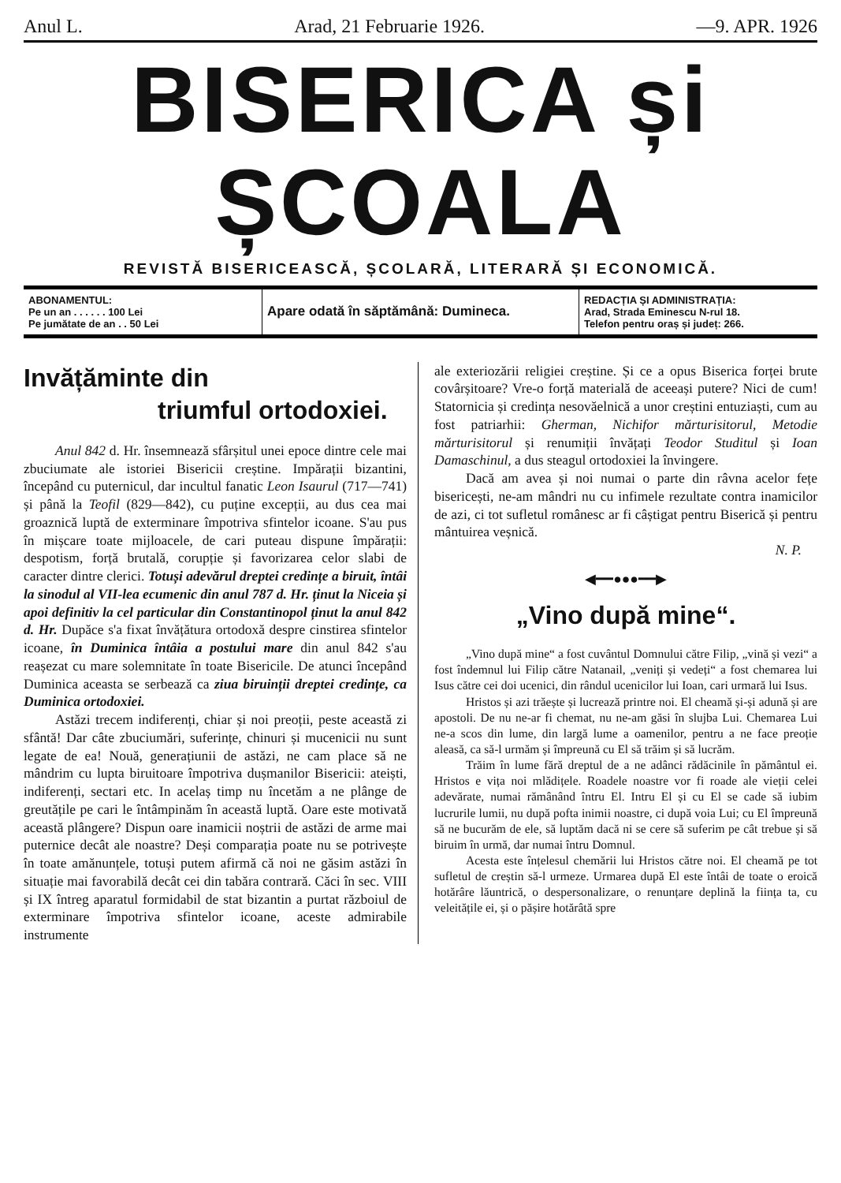Anul L. Arad, 21 Februarie 1926. —9. APR. 1926
BISERICA și ȘCOALA
REVISTĂ BISERICEASCĂ, ȘCOLARĂ, LITERARĂ ȘI ECONOMICĂ.
ABONAMENTUL:
Pe un an . . . . . . 100 Lei
Pe jumătate de an . . 50 Lei
Apare odată în săptămână: Dumineca.
REDACȚIA ȘI ADMINISTRAȚIA:
Arad, Strada Eminescu N-rul 18.
Telefon pentru oraș și județ: 266.
Invățăminte din
triumful ortodoxiei.
Anul 842 d. Hr. însemnează sfârșitul unei epoce dintre cele mai zbuciumate ale istoriei Bisericii creștine. Impărații bizantini, începând cu puternicul, dar incultul fanatic Leon Isaurul (717—741) și până la Teofil (829—842), cu puține excepții, au dus cea mai groaznică luptă de exterminare împotriva sfintelor icoane. S'au pus în mișcare toate mijloacele, de cari puteau dispune împărații: despotism, forță brutală, corupție și favorizarea celor slabi de caracter dintre clerici. Totuși adevărul dreptei credințe a biruit, întâi la sinodul al VII-lea ecumenic din anul 787 d. Hr. ținut la Niceia și apoi definitiv la cel particular din Constantinopol ținut la anul 842 d. Hr. Dupăce s'a fixat învățătura ortodoxă despre cinstirea sfintelor icoane, în Duminica întâia a postului mare din anul 842 s'au reașezat cu mare solemnitate în toate Bisericile. De atunci începând Duminica aceasta se serbează ca ziua biruinții dreptei credințe, ca Duminica ortodoxiei.
Astăzi trecem indiferenți, chiar și noi preoții, peste această zi sfântă! Dar câte zbuciumări, suferințe, chinuri și mucenicii nu sunt legate de ea! Nouă, generațiunii de astăzi, ne cam place să ne mândrim cu lupta biruitoare împotriva dușmanilor Bisericii: ateiști, indiferenți, sectari etc. In acelaș timp nu încetăm a ne plânge de greutățile pe cari le întâmpinăm în această luptă. Oare este motivată această plângere? Dispun oare inamicii noștrii de astăzi de arme mai puternice decât ale noastre? Deși comparația poate nu se potrivește în toate amănunțele, totuși putem afirmă că noi ne găsim astăzi în situație mai favorabilă decât cei din tabăra contrară. Căci în sec. VIII și IX întreg aparatul formidabil de stat bizantin a purtat războiul de exterminare împotriva sfintelor icoane, aceste admirabile instrumente
ale exteriozării religiei creștine. Și ce a opus Biserica forței brute covârșitoare? Vre-o forță materială de aceeași putere? Nici de cum! Statornicia și credința nesovăelnică a unor creștini entuziaști, cum au fost patriarhii: Gherman, Nichifor mărturisitorul, Metodie mărturisitorul și renumiții învățați Teodor Studitul și Ioan Damaschinul, a dus steagul ortodoxiei la învingere.
Dacă am avea și noi numai o parte din râvna acelor fețe bisericești, ne-am mândri nu cu infimele rezultate contra inamicilor de azi, ci tot sufletul românesc ar fi câștigat pentru Biserică și pentru mântuirea veșnică.
N. P.
◀━━●●●━━▶
„Vino după mine“.
„Vino după mine“ a fost cuvântul Domnului către Filip, „vină și vezi“ a fost îndemnul lui Filip către Natanail, „veniți și vedeți“ a fost chemarea lui Isus către cei doi ucenici, din rândul ucenicilor lui Ioan, cari urmară lui Isus.
Hristos și azi trăește și lucrează printre noi. El cheamă și-și adună și are apostoli. De nu ne-ar fi chemat, nu ne-am găsi în slujba Lui. Chemarea Lui ne-a scos din lume, din largă lume a oamenilor, pentru a ne face preoție aleasă, ca să-l urmăm și împreună cu El să trăim și să lucrăm.
Trăim în lume fără dreptul de a ne adânci rădăcinile în pământul ei. Hristos e vița noi mlădițele. Roadele noastre vor fi roade ale vieții celei adevărate, numai rămânând întru El. Intru El și cu El se cade să iubim lucrurile lumii, nu după pofta inimii noastre, ci după voia Lui; cu El împreună să ne bucurăm de ele, să luptăm dacă ni se cere să suferim pe cât trebue și să biruim în urmă, dar numai întru Domnul.
Acesta este înțelesul chemării lui Hristos către noi. El cheamă pe tot sufletul de creștin să-l urmeze. Urmarea după El este întâi de toate o eroică hotărâre lăuntrică, o despersonalizare, o renunțare deplină la ființa ta, cu veleitățile ei, și o pășire hotărâtă spre